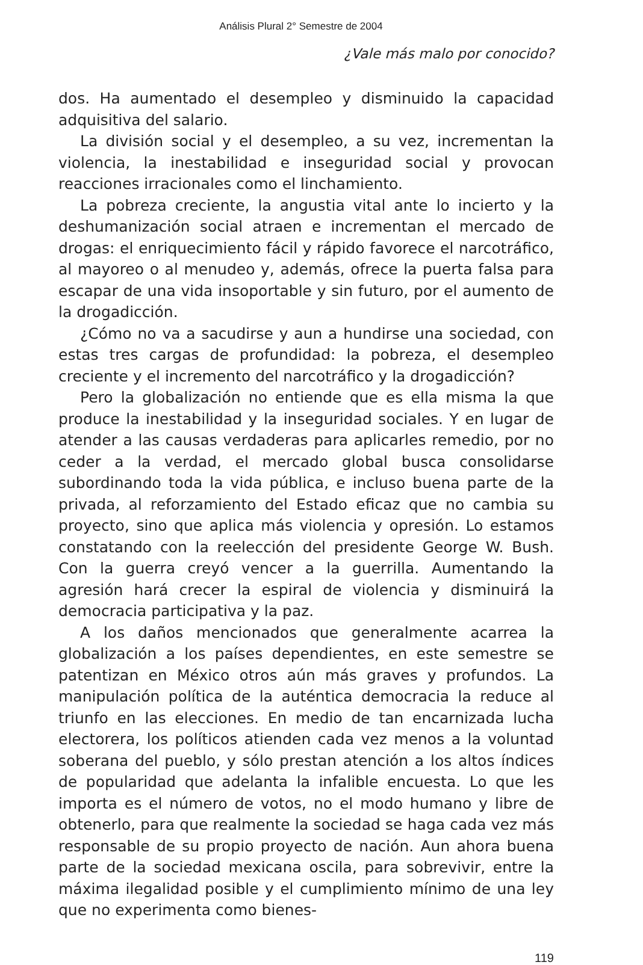Análisis Plural 2° Semestre de 2004
¿Vale más malo por conocido?
dos. Ha aumentado el desempleo y disminuido la capacidad adquisitiva del salario.
La división social y el desempleo, a su vez, incrementan la violencia, la inestabilidad e inseguridad social y provocan reacciones irracionales como el linchamiento.
La pobreza creciente, la angustia vital ante lo incierto y la deshumanización social atraen e incrementan el mercado de drogas: el enriquecimiento fácil y rápido favorece el narcotráfico, al mayoreo o al menudeo y, además, ofrece la puerta falsa para escapar de una vida insoportable y sin futuro, por el aumento de la drogadicción.
¿Cómo no va a sacudirse y aun a hundirse una sociedad, con estas tres cargas de profundidad: la pobreza, el desempleo creciente y el incremento del narcotráfico y la drogadicción?
Pero la globalización no entiende que es ella misma la que produce la inestabilidad y la inseguridad sociales. Y en lugar de atender a las causas verdaderas para aplicarles remedio, por no ceder a la verdad, el mercado global busca consolidarse subordinando toda la vida pública, e incluso buena parte de la privada, al reforzamiento del Estado eficaz que no cambia su proyecto, sino que aplica más violencia y opresión. Lo estamos constatando con la reelección del presidente George W. Bush. Con la guerra creyó vencer a la guerrilla. Aumentando la agresión hará crecer la espiral de violencia y disminuirá la democracia participativa y la paz.
A los daños mencionados que generalmente acarrea la globalización a los países dependientes, en este semestre se patentizan en México otros aún más graves y profundos. La manipulación política de la auténtica democracia la reduce al triunfo en las elecciones. En medio de tan encarnizada lucha electorera, los políticos atienden cada vez menos a la voluntad soberana del pueblo, y sólo prestan atención a los altos índices de popularidad que adelanta la infalible encuesta. Lo que les importa es el número de votos, no el modo humano y libre de obtenerlo, para que realmente la sociedad se haga cada vez más responsable de su propio proyecto de nación. Aun ahora buena parte de la sociedad mexicana oscila, para sobrevivir, entre la máxima ilegalidad posible y el cumplimiento mínimo de una ley que no experimenta como bienes-
119